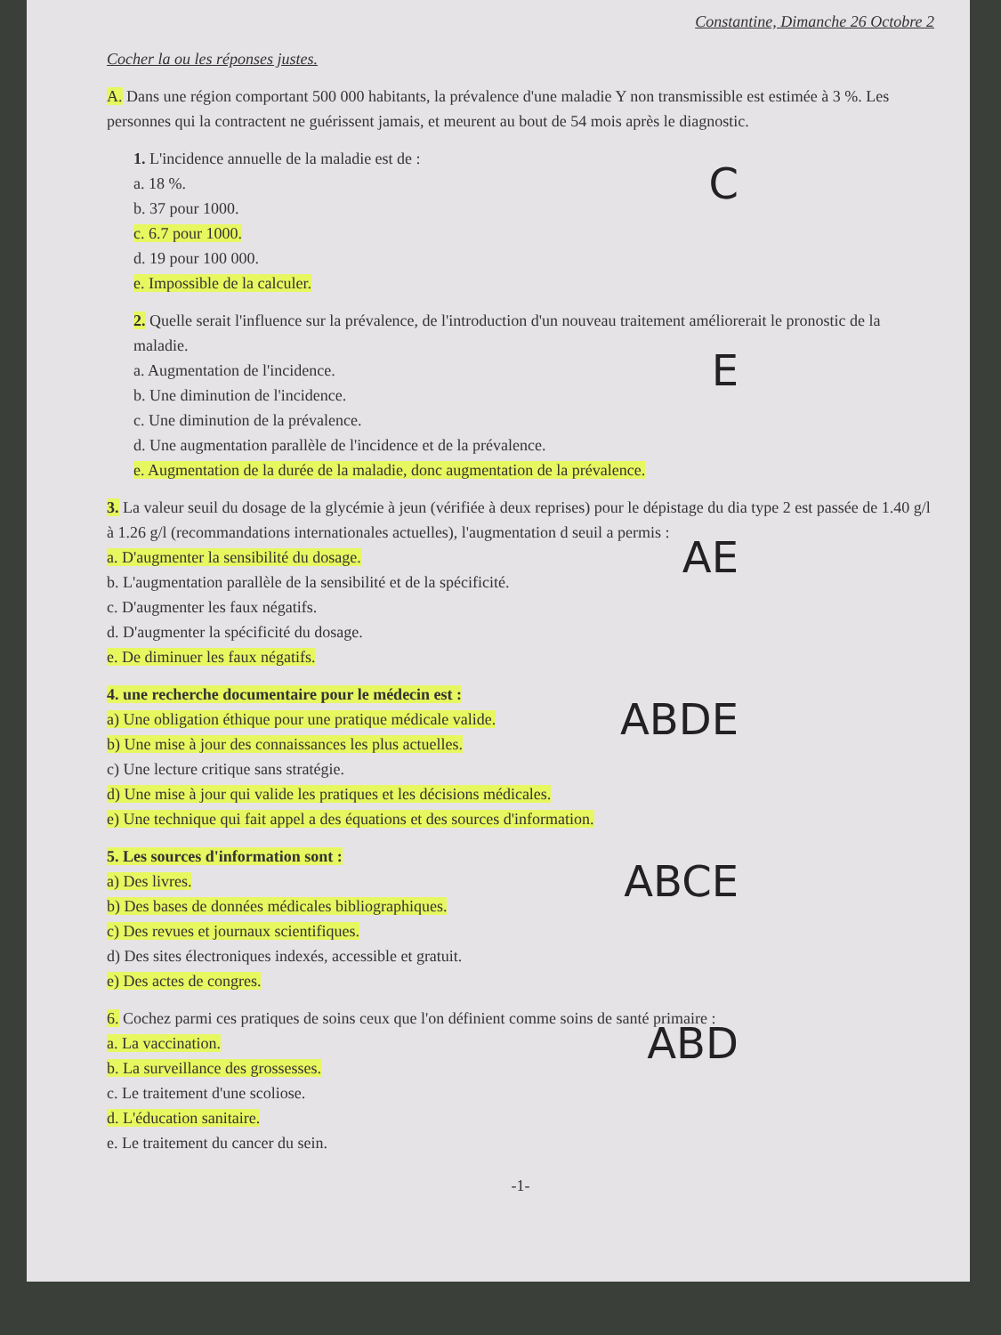Constantine, Dimanche 26 Octobre 2
Cocher la ou les réponses justes.
A. Dans une région comportant 500 000 habitants, la prévalence d'une maladie Y non transmissible est estimée à 3 %. Les personnes qui la contractent ne guérissent jamais, et meurent au bout de 54 mois après le diagnostic.
1. L'incidence annuelle de la maladie est de :
C
a. 18 %.
b. 37 pour 1000.
c. 6.7 pour 1000.
d. 19 pour 100 000.
e. Impossible de la calculer.
2. Quelle serait l'influence sur la prévalence, de l'introduction d'un nouveau traitement améliorerait le pronostic de la maladie.
E
a. Augmentation de l'incidence.
b. Une diminution de l'incidence.
c. Une diminution de la prévalence.
d. Une augmentation parallèle de l'incidence et de la prévalence.
e. Augmentation de la durée de la maladie, donc augmentation de la prévalence.
3. La valeur seuil du dosage de la glycémie à jeun (vérifiée à deux reprises) pour le dépistage du dia type 2 est passée de 1.40 g/l à 1.26 g/l (recommandations internationales actuelles), l'augmentation d seuil a permis :
AE
a. D'augmenter la sensibilité du dosage.
b. L'augmentation parallèle de la sensibilité et de la spécificité.
c. D'augmenter les faux négatifs.
d. D'augmenter la spécificité du dosage.
e. De diminuer les faux négatifs.
4. une recherche documentaire pour le médecin est :
ABDE
a) Une obligation éthique pour une pratique médicale valide.
b) Une mise à jour des connaissances les plus actuelles.
c) Une lecture critique sans stratégie.
d) Une mise à jour qui valide les pratiques et les décisions médicales.
e) Une technique qui fait appel a des équations et des sources d'information.
5. Les sources d'information sont :
ABCE
a) Des livres.
b) Des bases de données médicales bibliographiques.
c) Des revues et journaux scientifiques.
d) Des sites électroniques indexés, accessible et gratuit.
e) Des actes de congres.
6. Cochez parmi ces pratiques de soins ceux que l'on définient comme soins de santé primaire :
ABD
a. La vaccination.
b. La surveillance des grossesses.
c. Le traitement d'une scoliose.
d. L'éducation sanitaire.
e. Le traitement du cancer du sein.
-1-